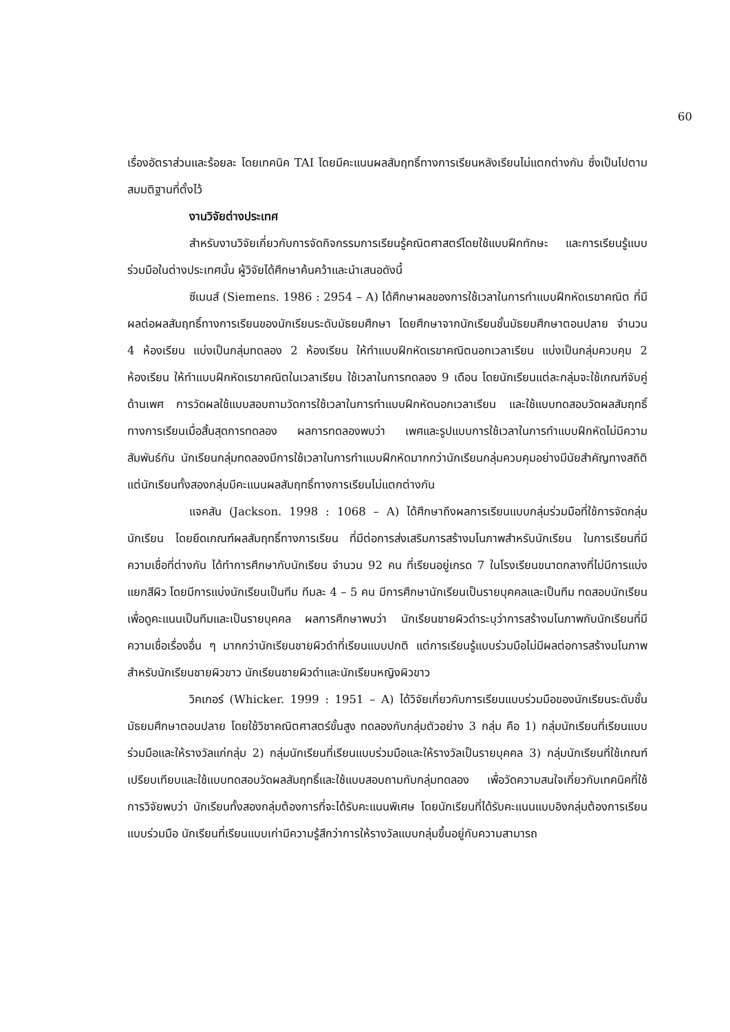60
เรื่องอัตราส่วนและร้อยละ โดยเทคนิค TAI โดยมีคะแนนผลสัมฤทธิ์ทางการเรียนหลังเรียนไม่แตกต่างกัน ซึ่งเป็นไปตามสมมติฐานที่ตั้งไว้
งานวิจัยต่างประเทศ
สำหรับงานวิจัยเกี่ยวกับการจัดกิจกรรมการเรียนรู้คณิตศาสตร์โดยใช้แบบฝึกทักษะ และการเรียนรู้แบบร่วมมือในต่างประเทศนั้น ผู้วิจัยได้ศึกษาค้นคว้าและนำเสนอดังนี้
ซีเมนส์ (Siemens. 1986 : 2954 – A) ได้ศึกษาผลของการใช้เวลาในการทำแบบฝึกหัดเรขาคณิต ที่มีผลต่อผลสัมฤทธิ์ทางการเรียนของนักเรียนระดับมัธยมศึกษา โดยศึกษาจากนักเรียนชั้นมัธยมศึกษาตอนปลาย จำนวน 4 ห้องเรียน แบ่งเป็นกลุ่มทดลอง 2 ห้องเรียน ให้ทำแบบฝึกหัดเรขาคณิตนอกเวลาเรียน แบ่งเป็นกลุ่มควบคุม 2 ห้องเรียน ให้ทำแบบฝึกหัดเรขาคณิตในเวลาเรียน ใช้เวลาในการทดลอง 9 เดือน โดยนักเรียนแต่ละกลุ่มจะใช้เกณฑ์จับคู่ด้านเพศ การวัดผลใช้แบบสอบถามวัดการใช้เวลาในการทำแบบฝึกหัดนอกเวลาเรียน และใช้แบบทดสอบวัดผลสัมฤทธิ์ทางการเรียนเมื่อสิ้นสุดการทดลอง ผลการทดลองพบว่า เพศและรูปแบบการใช้เวลาในการทำแบบฝึกหัดไม่มีความสัมพันธ์กัน นักเรียนกลุ่มทดลองมีการใช้เวลาในการทำแบบฝึกหัดมากกว่านักเรียนกลุ่มควบคุมอย่างมีนัยสำคัญทางสถิติ แต่นักเรียนทั้งสองกลุ่มมีคะแนนผลสัมฤทธิ์ทางการเรียนไม่แตกต่างกัน
แจคสัน (Jackson. 1998 : 1068 – A) ได้ศึกษาถึงผลการเรียนแบบกลุ่มร่วมมือที่ใช้การจัดกลุ่มนักเรียน โดยยึดเกณฑ์ผลสัมฤทธิ์ทางการเรียน ที่มีต่อการส่งเสริมการสร้างมโนภาพสำหรับนักเรียน ในการเรียนที่มีความเชื่อที่ต่างกัน ได้ทำการศึกษากับนักเรียน จำนวน 92 คน ที่เรียนอยู่เกรด 7 ในโรงเรียนขนาดกลางที่ไม่มีการแบ่งแยกสีผิว โดยมีการแบ่งนักเรียนเป็นทีม ทีมละ 4 – 5 คน มีการศึกษานักเรียนเป็นรายบุคคลและเป็นทีม ทดสอบนักเรียนเพื่อดูคะแนนเป็นทีมและเป็นรายบุคคล ผลการศึกษาพบว่า นักเรียนชายผิวดำระบุว่าการสร้างมโนภาพกับนักเรียนที่มีความเชื่อเรื่องอื่น ๆ มากกว่านักเรียนชายผิวดำที่เรียนแบบปกติ แต่การเรียนรู้แบบร่วมมือไม่มีผลต่อการสร้างมโนภาพ สำหรับนักเรียนชายผิวขาว นักเรียนชายผิวดำและนักเรียนหญิงผิวขาว
วิคเกอร์ (Whicker. 1999 : 1951 – A) ได้วิจัยเกี่ยวกับการเรียนแบบร่วมมือของนักเรียนระดับชั้นมัธยมศึกษาตอนปลาย โดยใช้วิชาคณิตศาสตร์ขั้นสูง ทดลองกับกลุ่มตัวอย่าง 3 กลุ่ม คือ 1) กลุ่มนักเรียนที่เรียนแบบร่วมมือและให้รางวัลแก่กลุ่ม 2) กลุ่มนักเรียนที่เรียนแบบร่วมมือและให้รางวัลเป็นรายบุคคล 3) กลุ่มนักเรียนที่ใช้เกณฑ์เปรียบเทียบและใช้แบบทดสอบวัดผลสัมฤทธิ์และใช้แบบสอบถามกับกลุ่มทดลอง เพื่อวัดความสนใจเกี่ยวกับเทคนิคที่ใช้ การวิจัยพบว่า นักเรียนทั้งสองกลุ่มต้องการที่จะได้รับคะแนนพิเศษ โดยนักเรียนที่ได้รับคะแนนแบบอิงกลุ่มต้องการเรียนแบบร่วมมือ นักเรียนที่เรียนแบบเก่ามีความรู้สึกว่าการให้รางวัลแบบกลุ่มขึ้นอยู่กับความสามารถ